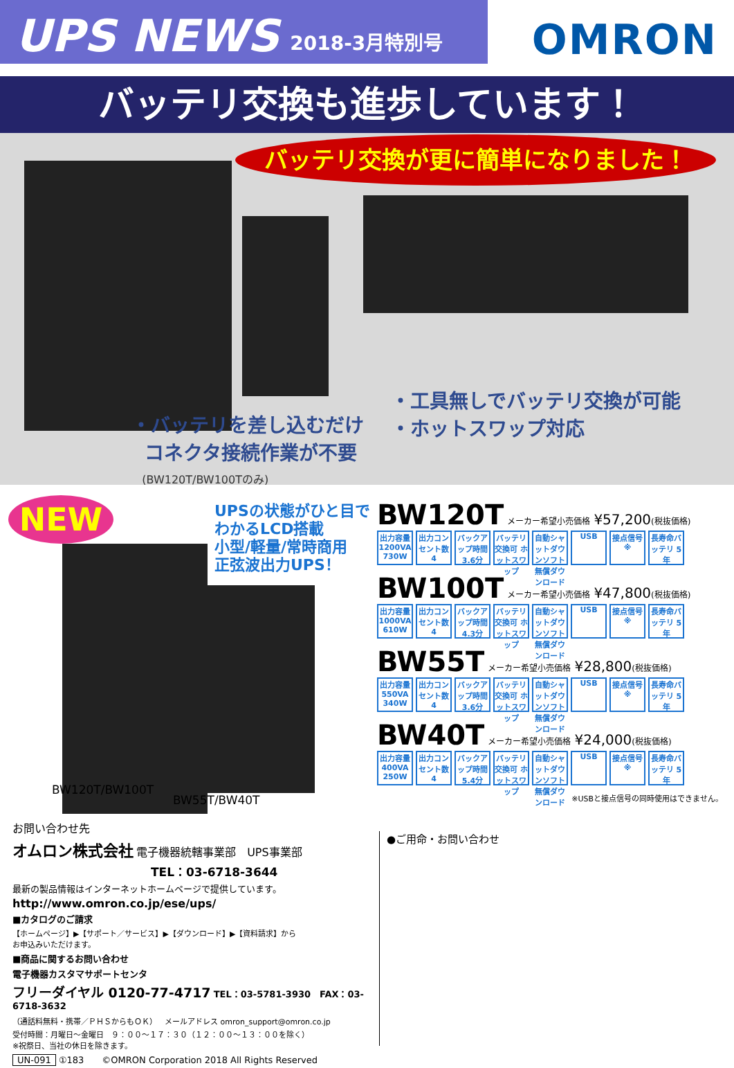UPS NEWS 2018-3月特別号
OMRON
バッテリ交換も進歩しています！
バッテリ交換が更に簡単になりました！
・バッテリを差し込むだけ
コネクタ接続作業が不要
(BW120T/BW100Tのみ)
・工具無しでバッテリ交換が可能
・ホットスワップ対応
NEW
UPSの状態がひと目で
わかるLCD搭載
小型/軽量/常時商用
正弦波出力UPS！
BW120T/BW100T
BW55T/BW40T
BW120T メーカー希望小売価格 ¥57,200(税抜価格)
出力容量 1200VA 730W 出力コンセント数 4 バックアップ時間 3.6分 バッテリ交換可 ホットスワップ 自動シャットダウンソフト 無償ダウンロード USB 接点信号 ※ 長寿命バッテリ 5年
BW100T メーカー希望小売価格 ¥47,800(税抜価格)
出力容量 1000VA 610W 出力コンセント数 4 バックアップ時間 4.3分 バッテリ交換可 ホットスワップ 自動シャットダウンソフト 無償ダウンロード USB 接点信号 ※ 長寿命バッテリ 5年
BW55T メーカー希望小売価格 ¥28,800(税抜価格)
出力容量 550VA 340W 出力コンセント数 4 バックアップ時間 3.6分 バッテリ交換可 ホットスワップ 自動シャットダウンソフト 無償ダウンロード USB 接点信号 ※ 長寿命バッテリ 5年
BW40T メーカー希望小売価格 ¥24,000(税抜価格)
出力容量 400VA 250W 出力コンセント数 4 バックアップ時間 5.4分 バッテリ交換可 ホットスワップ 自動シャットダウンソフト 無償ダウンロード USB 接点信号 ※ 長寿命バッテリ 5年
※USBと接点信号の同時使用はできません。
お問い合わせ先
オムロン株式会社 電子機器統轄事業部　UPS事業部
TEL：03-6718-3644
最新の製品情報はインターネットホームページで提供しています。
http://www.omron.co.jp/ese/ups/
■カタログのご請求
【ホームページ】▶【サポート／サービス】▶【ダウンロード】▶【資料請求】から
お申込みいただけます。
■商品に関するお問い合わせ
電子機器カスタマサポートセンタ
フリーダイヤル 0120-77-4717 TEL：03-5781-3930　FAX：03-6718-3632
（通話料無料・携帯／ＰＨＳからもＯＫ）　メールアドレス omron_support@omron.co.jp
受付時間：月曜日～金曜日　９：００～１７：３０（１２：００～１３：００を除く）
※祝祭日、当社の休日を除きます。
UN-091 ①183　　©OMRON Corporation 2018 All Rights Reserved
●ご用命・お問い合わせ